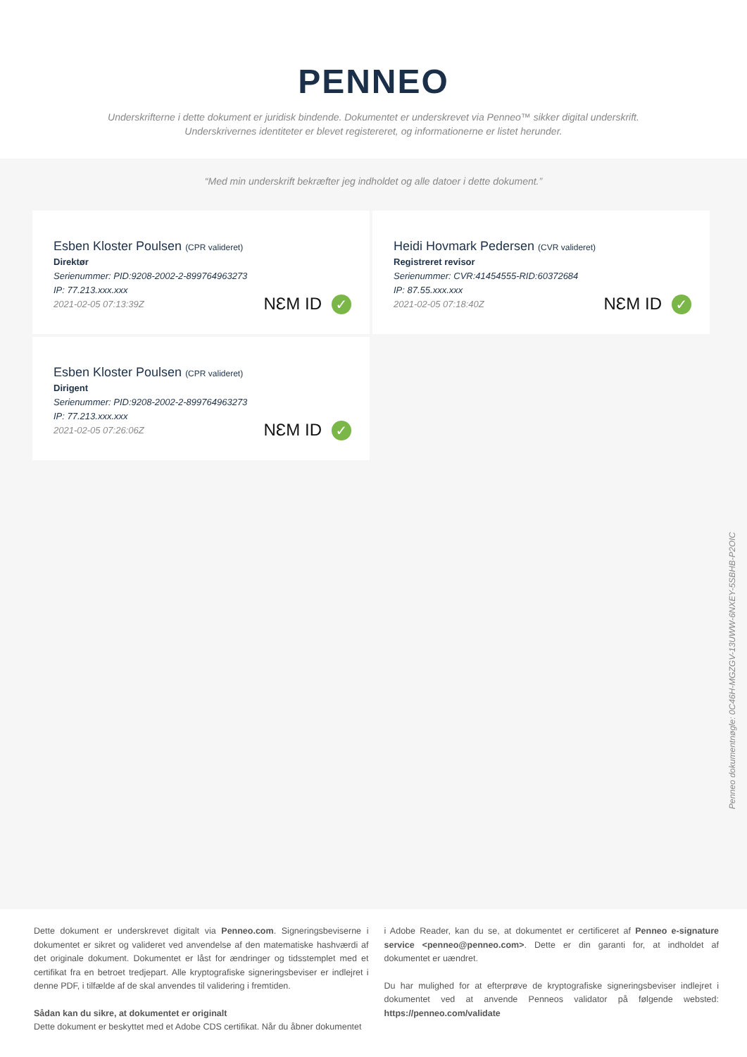PENNEO
Underskrifterne i dette dokument er juridisk bindende. Dokumentet er underskrevet via Penneo™ sikker digital underskrift.
Underskrivernes identiteter er blevet registereret, og informationerne er listet herunder.
“Med min underskrift bekræfter jeg indholdet og alle datoer i dette dokument.”
Esben Kloster Poulsen (CPR valideret)
Direktør
Serienummer: PID:9208-2002-2-899764963273
IP: 77.213.xxx.xxx
2021-02-05 07:13:39Z
NƐM ID ✓
Heidi Hovmark Pedersen (CVR valideret)
Registreret revisor
Serienummer: CVR:41454555-RID:60372684
IP: 87.55.xxx.xxx
2021-02-05 07:18:40Z
NƐM ID ✓
Esben Kloster Poulsen (CPR valideret)
Dirigent
Serienummer: PID:9208-2002-2-899764963273
IP: 77.213.xxx.xxx
2021-02-05 07:26:06Z
NƐM ID ✓
Penneo dokumentnøgle: 0C46H-MGZGV-13UWW-6NXEY-5SBHB-P2OIC
Dette dokument er underskrevet digitalt via Penneo.com. Signeringsbeviserne i dokumentet er sikret og valideret ved anvendelse af den matematiske hashværdi af det originale dokument. Dokumentet er låst for ændringer og tidsstemplet med et certifikat fra en betroet tredjepart. Alle kryptografiske signeringsbeviser er indlejret i denne PDF, i tilfælde af de skal anvendes til validering i fremtiden.
Sådan kan du sikre, at dokumentet er originalt
Dette dokument er beskyttet med et Adobe CDS certifikat. Når du åbner dokumentet
i Adobe Reader, kan du se, at dokumentet er certificeret af Penneo e-signature service <penneo@penneo.com>. Dette er din garanti for, at indholdet af dokumentet er uændret.
Du har mulighed for at efterprøve de kryptografiske signeringsbeviser indlejret i dokumentet ved at anvende Penneos validator på følgende websted: https://penneo.com/validate